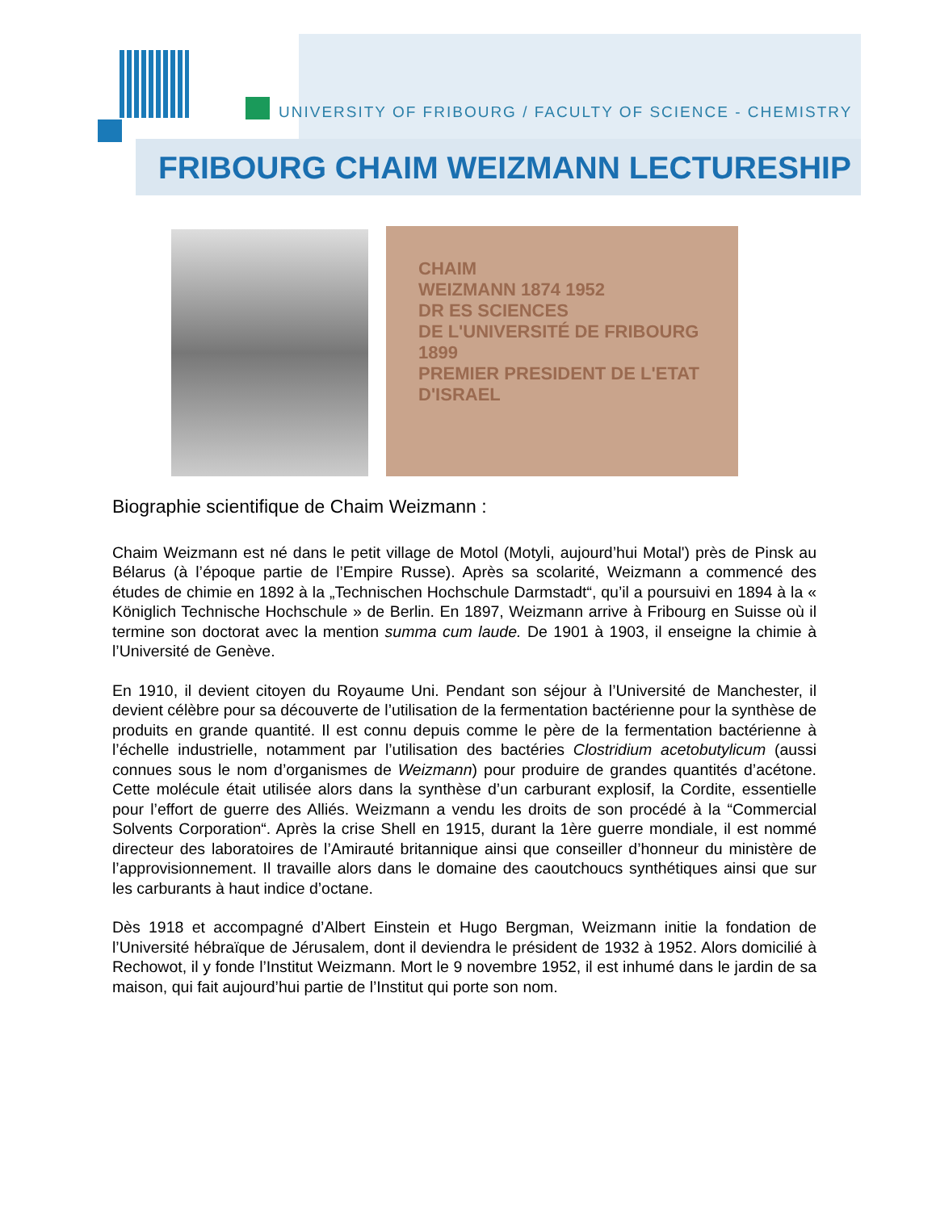UNIVERSITY OF FRIBOURG / FACULTY OF SCIENCE - CHEMISTRY
FRIBOURG CHAIM WEIZMANN LECTURESHIP
CHAIM
WEIZMANN 1874 1952
DR ES SCIENCES
DE L'UNIVERSITÉ DE FRIBOURG 1899
PREMIER PRESIDENT DE L'ETAT D'ISRAEL
Biographie scientifique de Chaim Weizmann :
Chaim Weizmann est né dans le petit village de Motol (Motyli, aujourd’hui Motal') près de Pinsk au Bélarus (à l’époque partie de l’Empire Russe). Après sa scolarité, Weizmann a commencé des études de chimie en 1892 à la „Technischen Hochschule Darmstadt“, qu’il a poursuivi en 1894 à la « Königlich Technische Hochschule » de Berlin. En 1897, Weizmann arrive à Fribourg en Suisse où il termine son doctorat avec la mention summa cum laude. De 1901 à 1903, il enseigne la chimie à l’Université de Genève.
En 1910, il devient citoyen du Royaume Uni. Pendant son séjour à l’Université de Manchester, il devient célèbre pour sa découverte de l’utilisation de la fermentation bactérienne pour la synthèse de produits en grande quantité. Il est connu depuis comme le père de la fermentation bactérienne à l’échelle industrielle, notamment par l’utilisation des bactéries Clostridium acetobutylicum (aussi connues sous le nom d’organismes de Weizmann) pour produire de grandes quantités d’acétone. Cette molécule était utilisée alors dans la synthèse d’un carburant explosif, la Cordite, essentielle pour l’effort de guerre des Alliés. Weizmann a vendu les droits de son procédé à la “Commercial Solvents Corporation“. Après la crise Shell en 1915, durant la 1ère guerre mondiale, il est nommé directeur des laboratoires de l’Amirauté britannique ainsi que conseiller d’honneur du ministère de l’approvisionnement. Il travaille alors dans le domaine des caoutchoucs synthétiques ainsi que sur les carburants à haut indice d’octane.
Dès 1918 et accompagné d’Albert Einstein et Hugo Bergman, Weizmann initie la fondation de l’Université hébraïque de Jérusalem, dont il deviendra le président de 1932 à 1952. Alors domicilié à Rechowot, il y fonde l’Institut Weizmann. Mort le 9 novembre 1952, il est inhumé dans le jardin de sa maison, qui fait aujourd’hui partie de l’Institut qui porte son nom.